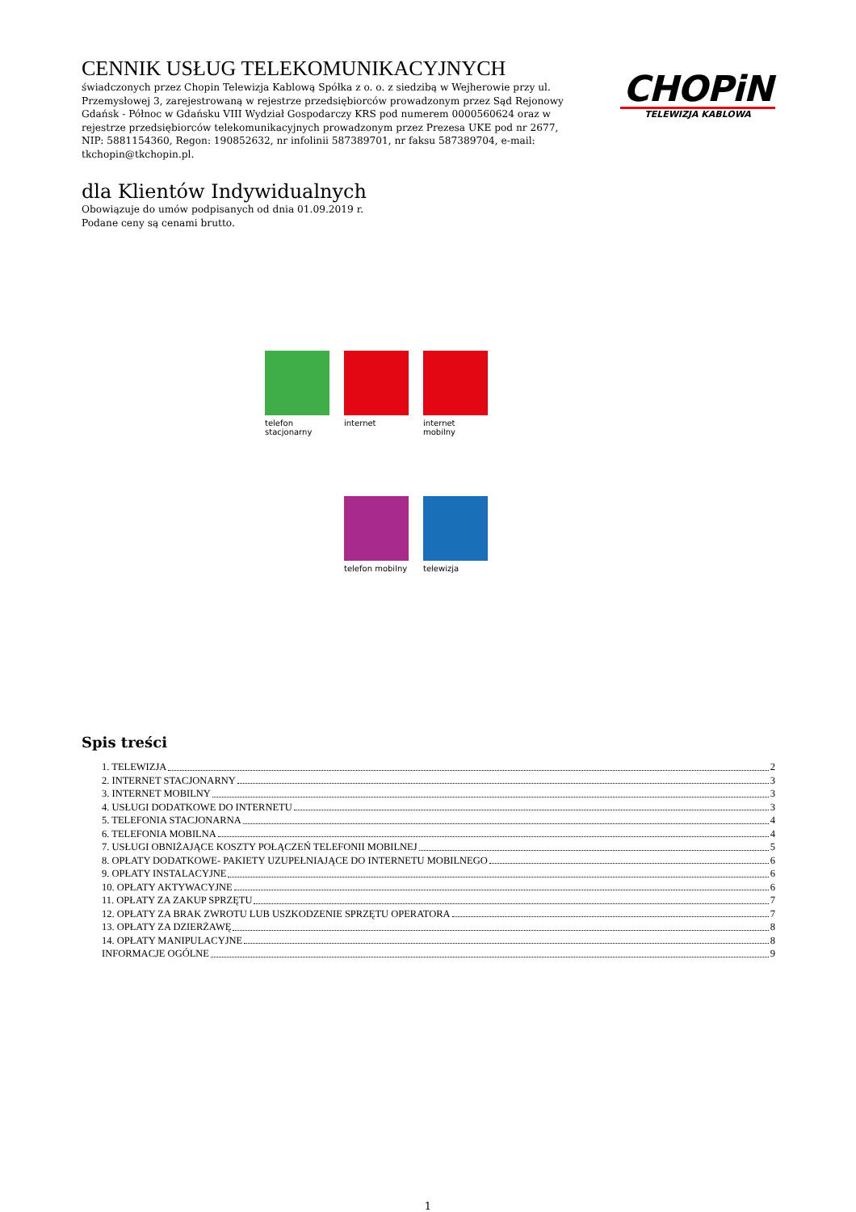CHOPiN
TELEWIZJA KABLOWA
CENNIK USŁUG TELEKOMUNIKACYJNYCH
świadczonych przez Chopin Telewizja Kablową Spółka z o. o. z siedzibą w Wejherowie przy ul. Przemysłowej 3, zarejestrowaną w rejestrze przedsiębiorców prowadzonym przez Sąd Rejonowy Gdańsk - Północ w Gdańsku VIII Wydział Gospodarczy KRS pod numerem 0000560624 oraz w rejestrze przedsiębiorców telekomunikacyjnych prowadzonym przez Prezesa UKE pod nr 2677, NIP: 5881154360, Regon: 190852632, nr infolinii 587389701, nr faksu 587389704, e-mail: tkchopin@tkchopin.pl.
dla Klientów Indywidualnych
Obowiązuje do umów podpisanych od dnia 01.09.2019 r.
Podane ceny są cenami brutto.
telefon stacjonarny
internet
internet mobilny
telefon mobilny
telewizja
Spis treści
1. TELEWIZJA 2
2. INTERNET STACJONARNY 3
3. INTERNET MOBILNY 3
4. USŁUGI DODATKOWE DO INTERNETU 3
5. TELEFONIA STACJONARNA 4
6. TELEFONIA MOBILNA 4
7. USŁUGI OBNIŻAJĄCE KOSZTY POŁĄCZEŃ TELEFONII MOBILNEJ 5
8. OPŁATY DODATKOWE- PAKIETY UZUPEŁNIAJĄCE DO INTERNETU MOBILNEGO 6
9. OPŁATY INSTALACYJNE 6
10. OPŁATY AKTYWACYJNE 6
11. OPŁATY ZA ZAKUP SPRZĘTU 7
12. OPŁATY ZA BRAK ZWROTU LUB USZKODZENIE SPRZĘTU OPERATORA 7
13. OPŁATY ZA DZIERŻAWĘ 8
14. OPŁATY MANIPULACYJNE 8
INFORMACJE OGÓLNE 9
1